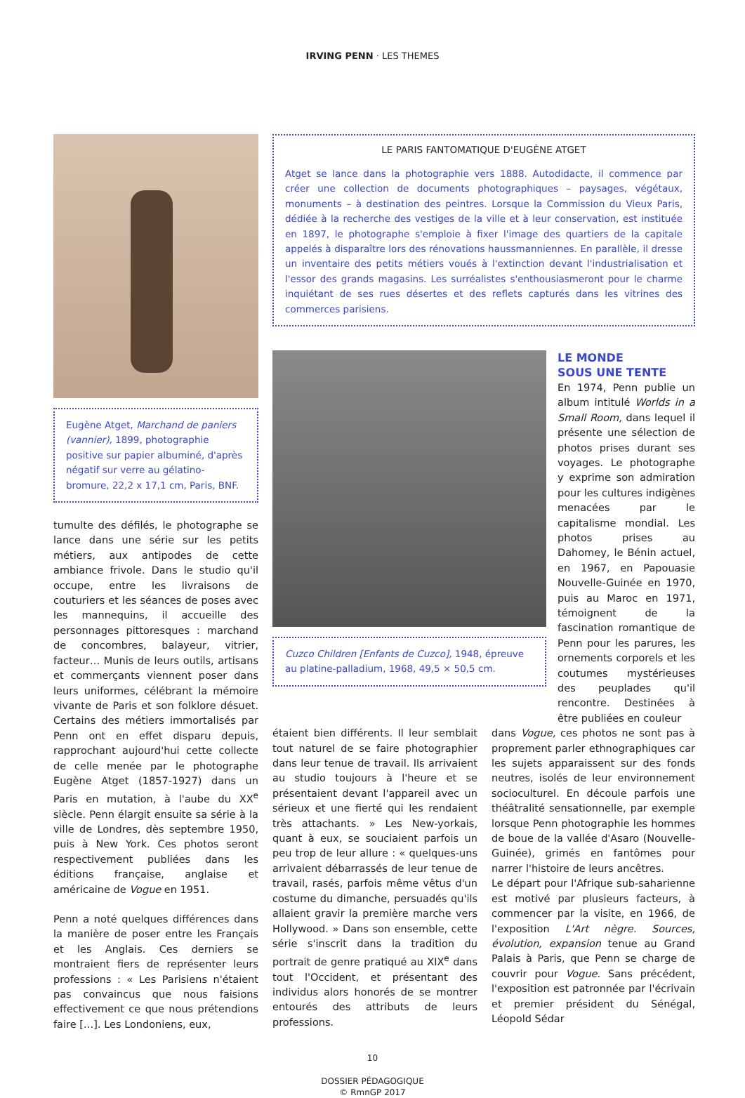IRVING PENN · LES THEMES
Eugène Atget, Marchand de paniers (vannier), 1899, photographie positive sur papier albuminé, d'après négatif sur verre au gélatino-bromure, 22,2 x 17,1 cm, Paris, BNF.
tumulte des défilés, le photographe se lance dans une série sur les petits métiers, aux antipodes de cette ambiance frivole. Dans le studio qu'il occupe, entre les livraisons de couturiers et les séances de poses avec les mannequins, il accueille des personnages pittoresques : marchand de concombres, balayeur, vitrier, facteur… Munis de leurs outils, artisans et commerçants viennent poser dans leurs uniformes, célébrant la mémoire vivante de Paris et son folklore désuet. Certains des métiers immortalisés par Penn ont en effet disparu depuis, rapprochant aujourd'hui cette collecte de celle menée par le photographe Eugène Atget (1857-1927) dans un Paris en mutation, à l'aube du XX<sup>e</sup> siècle. Penn élargit ensuite sa série à la ville de Londres, dès septembre 1950, puis à New York. Ces photos seront respectivement publiées dans les éditions française, anglaise et américaine de Vogue en 1951.
Penn a noté quelques différences dans la manière de poser entre les Français et les Anglais. Ces derniers se montraient fiers de représenter leurs professions : « Les Parisiens n'étaient pas convaincus que nous faisions effectivement ce que nous prétendions faire […]. Les Londoniens, eux,
LE PARIS FANTOMATIQUE D'EUGÈNE ATGET
Atget se lance dans la photographie vers 1888. Autodidacte, il commence par créer une collection de documents photographiques – paysages, végétaux, monuments – à destination des peintres. Lorsque la Commission du Vieux Paris, dédiée à la recherche des vestiges de la ville et à leur conservation, est instituée en 1897, le photographe s'emploie à fixer l'image des quartiers de la capitale appelés à disparaître lors des rénovations haussmanniennes. En parallèle, il dresse un inventaire des petits métiers voués à l'extinction devant l'industrialisation et l'essor des grands magasins. Les surréalistes s'enthousiasmeront pour le charme inquiétant de ses rues désertes et des reflets capturés dans les vitrines des commerces parisiens.
Cuzco Children [Enfants de Cuzco], 1948, épreuve au platine-palladium, 1968, 49,5 × 50,5 cm.
LE MONDE
SOUS UNE TENTE
En 1974, Penn publie un album intitulé Worlds in a Small Room, dans lequel il présente une sélection de photos prises durant ses voyages. Le photographe y exprime son admiration pour les cultures indigènes menacées par le capitalisme mondial. Les photos prises au Dahomey, le Bénin actuel, en 1967, en Papouasie Nouvelle-Guinée en 1970, puis au Maroc en 1971, témoignent de la fascination romantique de Penn pour les parures, les ornements corporels et les coutumes mystérieuses des peuplades qu'il rencontre. Destinées à être publiées en couleur
étaient bien différents. Il leur semblait tout naturel de se faire photographier dans leur tenue de travail. Ils arrivaient au studio toujours à l'heure et se présentaient devant l'appareil avec un sérieux et une fierté qui les rendaient très attachants. » Les New-yorkais, quant à eux, se souciaient parfois un peu trop de leur allure : « quelques-uns arrivaient débarrassés de leur tenue de travail, rasés, parfois même vêtus d'un costume du dimanche, persuadés qu'ils allaient gravir la première marche vers Hollywood. » Dans son ensemble, cette série s'inscrit dans la tradition du portrait de genre pratiqué au XIX<sup>e</sup> dans tout l'Occident, et présentant des individus alors honorés de se montrer entourés des attributs de leurs professions.
dans Vogue, ces photos ne sont pas à proprement parler ethnographiques car les sujets apparaissent sur des fonds neutres, isolés de leur environnement socioculturel. En découle parfois une théâtralité sensationnelle, par exemple lorsque Penn photographie les hommes de boue de la vallée d'Asaro (Nouvelle-Guinée), grimés en fantômes pour narrer l'histoire de leurs ancêtres.
Le départ pour l'Afrique sub-saharienne est motivé par plusieurs facteurs, à commencer par la visite, en 1966, de l'exposition L'Art nègre. Sources, évolution, expansion tenue au Grand Palais à Paris, que Penn se charge de couvrir pour Vogue. Sans précédent, l'exposition est patronnée par l'écrivain et premier président du Sénégal, Léopold Sédar
10
DOSSIER PÉDAGOGIQUE
© RmnGP 2017